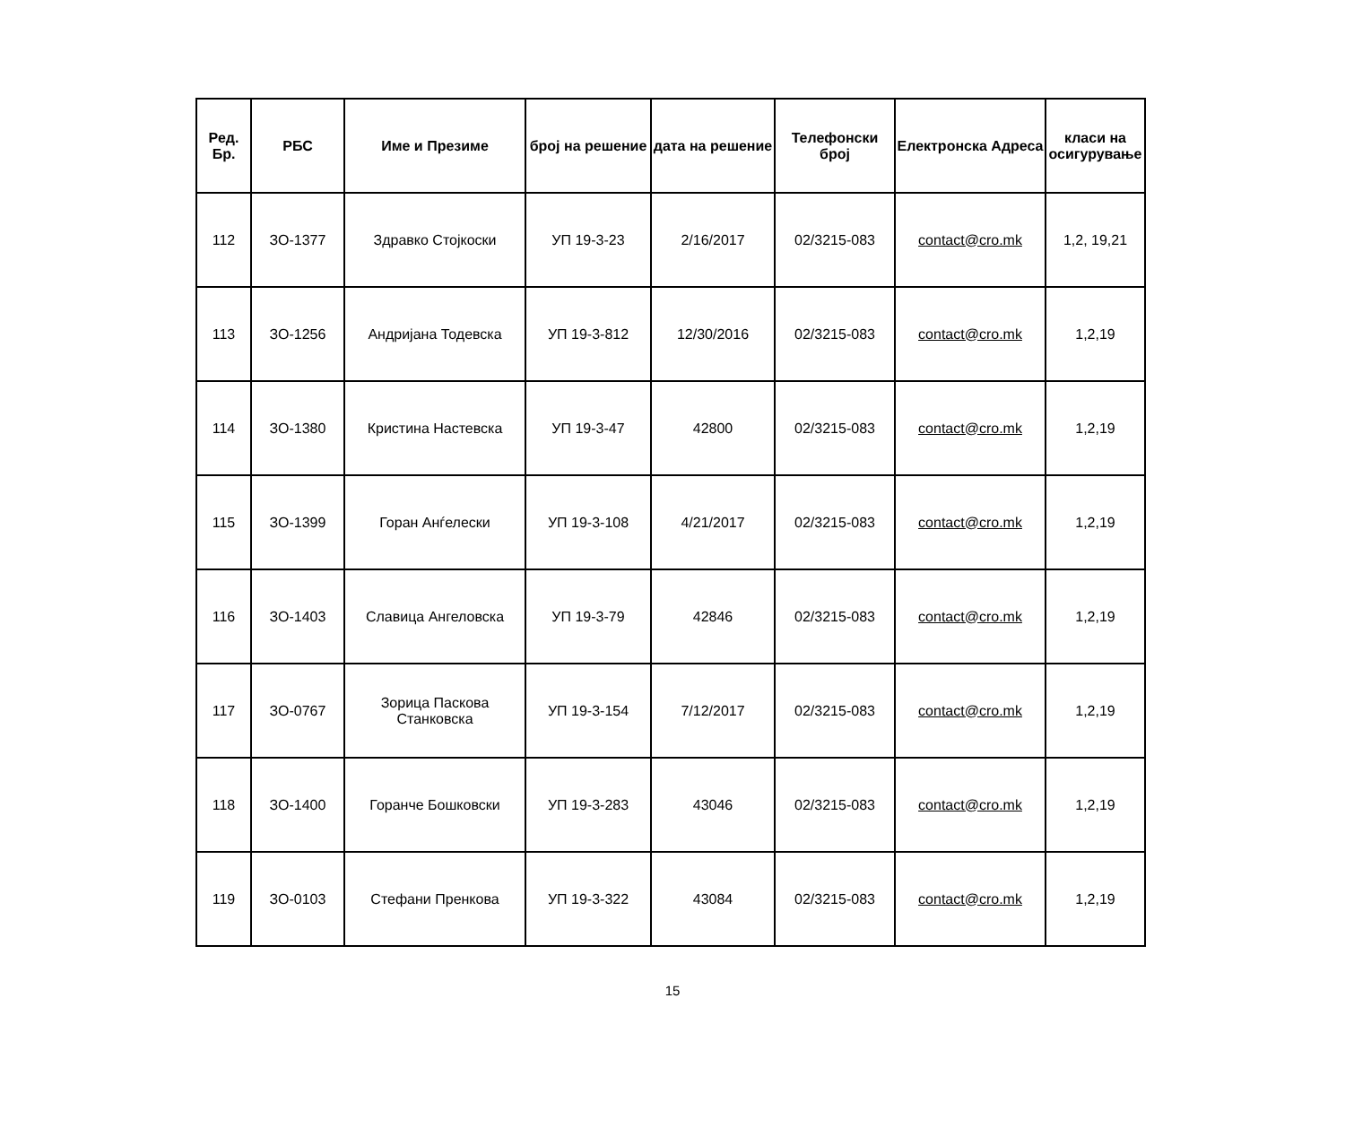| Ред. Бр. | РБС | Име и Презиме | број на решение | дата на решение | Телефонски број | Електронска Адреса | класи на осигурување |
| --- | --- | --- | --- | --- | --- | --- | --- |
| 112 | ЗО-1377 | Здравко Стојкоски | УП 19-3-23 | 2/16/2017 | 02/3215-083 | contact@cro.mk | 1,2, 19,21 |
| 113 | ЗО-1256 | Андријана Тодевска | УП 19-3-812 | 12/30/2016 | 02/3215-083 | contact@cro.mk | 1,2,19 |
| 114 | ЗО-1380 | Кристина Настевска | УП 19-3-47 | 42800 | 02/3215-083 | contact@cro.mk | 1,2,19 |
| 115 | ЗО-1399 | Горан Анѓелески | УП 19-3-108 | 4/21/2017 | 02/3215-083 | contact@cro.mk | 1,2,19 |
| 116 | ЗО-1403 | Славица Ангеловска | УП 19-3-79 | 42846 | 02/3215-083 | contact@cro.mk | 1,2,19 |
| 117 | ЗО-0767 | Зорица Паскова Станковска | УП 19-3-154 | 7/12/2017 | 02/3215-083 | contact@cro.mk | 1,2,19 |
| 118 | ЗО-1400 | Горанче Бошковски | УП 19-3-283 | 43046 | 02/3215-083 | contact@cro.mk | 1,2,19 |
| 119 | ЗО-0103 | Стефани Пренкова | УП 19-3-322 | 43084 | 02/3215-083 | contact@cro.mk | 1,2,19 |
15